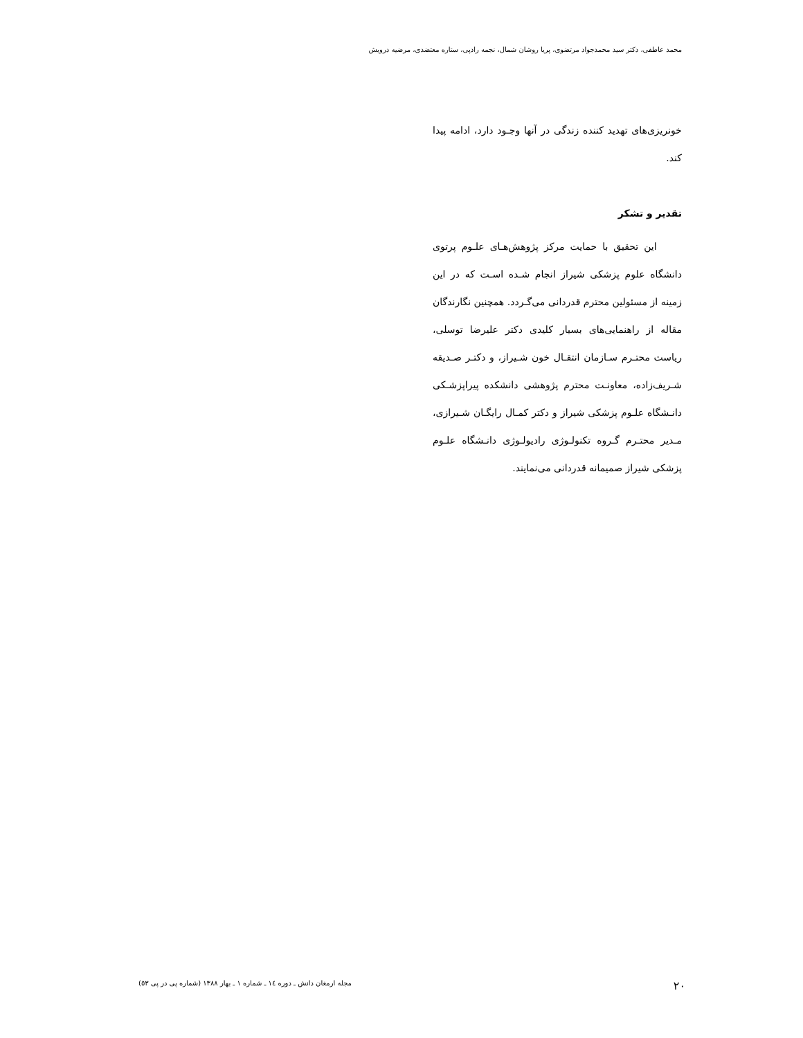محمد عاطفی، دکتر سید محمدجواد مرتضوی، پریا روشان شمال، نجمه رادپی، ستاره معتضدی، مرضیه درویش
خونریزی‌های تهدید کننده زندگی در آنها وجـود دارد، ادامه پیدا کند.
تقدیر و تشکر
این تحقیق با حمایت مرکز پژوهش‌هـای علـوم پرتوی دانشگاه علوم پزشکی شیراز انجام شـده اسـت که در این زمینه از مسئولین محترم قدردانی می‌گـردد. همچنین نگارندگان مقاله از راهنمایی‌های بسیار کلیدی دکتر علیرضا توسلی، ریاست محتـرم سـازمان انتقـال خون شـیراز، و دکتـر صـدیقه شـریف‌زاده، معاونـت محترم پژوهشی دانشکده پیراپزشـکی دانـشگاه علـوم پزشکی شیراز و دکتر کمـال رایگـان شـیرازی، مـدیر محتـرم گـروه تکنولـوژی رادیولـوژی دانـشگاه علـوم پزشکی شیراز صمیمانه قدردانی می‌نمایند.
۲۰ مجله ارمغان دانش ـ دوره ١٤ ـ شماره ١ ـ بهار ١٣٨٨ (شماره پی در پی ٥٣)